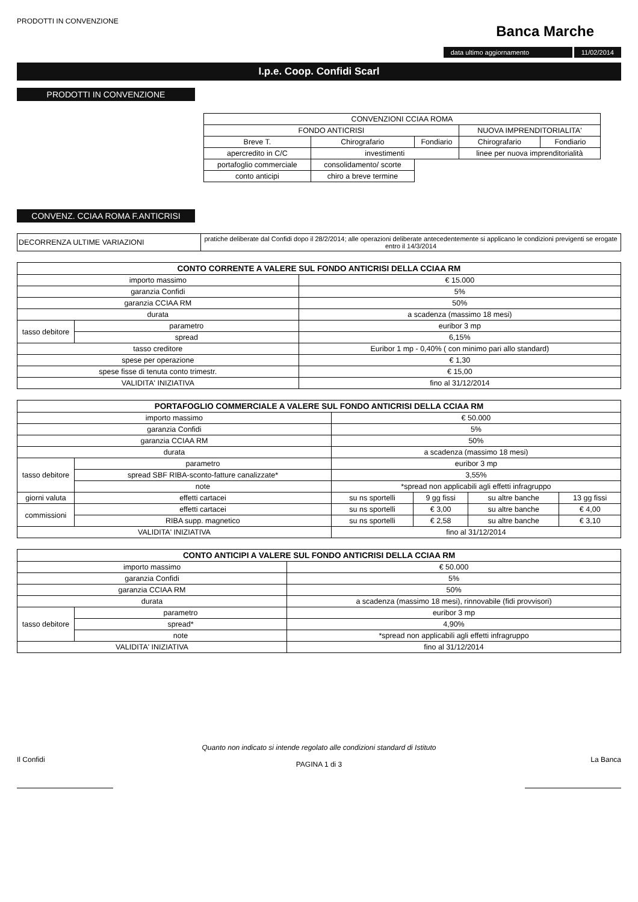PRODOTTI IN CONVENZIONE
Banca Marche
data ultimo aggiornamento 11/02/2014
I.p.e. Coop. Confidi Scarl
PRODOTTI IN CONVENZIONE
| CONVENZIONI CCIAA ROMA | | | | |
| FONDO ANTICRISI | | | NUOVA IMPRENDITORIALITA' | |
| Breve T. | Chirografario | Fondiario | Chirografario | Fondiario |
| apercredito in C/C | investimenti | | linee per nuova imprenditorialità | |
| portafoglio commerciale | consolidamento/ scorte | | | |
| conto anticipi | chiro a breve termine | | | |
CONVENZ. CCIAA ROMA F.ANTICRISI
| DECORRENZA ULTIME VARIAZIONI | pratiche deliberate dal Confidi dopo il 28/2/2014; alle operazioni deliberate antecedentemente si applicano le condizioni previgenti se erogate entro il 14/3/2014 |
| CONTO CORRENTE A VALERE SUL FONDO ANTICRISI DELLA CCIAA RM | | |
| --- | --- | --- |
| importo massimo | | € 15.000 |
| garanzia Confidi | | 5% |
| garanzia CCIAA RM | | 50% |
| durata | | a scadenza (massimo 18 mesi) |
| tasso debitore | parametro | euribor 3 mp |
| | spread | 6,15% |
| tasso creditore | | Euribor 1 mp - 0,40% ( con minimo pari allo standard) |
| spese per operazione | | € 1,30 |
| spese fisse di tenuta conto trimestr. | | € 15,00 |
| VALIDITA' INIZIATIVA | | fino al 31/12/2014 |
| PORTAFOGLIO COMMERCIALE A VALERE SUL FONDO ANTICRISI DELLA CCIAA RM | | | | | |
| --- | --- | --- | --- | --- | --- |
| importo massimo | | € 50.000 | | | |
| garanzia Confidi | | 5% | | | |
| garanzia CCIAA RM | | 50% | | | |
| durata | | a scadenza (massimo 18 mesi) | | | |
| tasso debitore | parametro | euribor 3 mp | | | |
| | spread SBF RIBA-sconto-fatture canalizzate* | 3,55% | | | |
| | note | *spread non applicabili agli effetti infragruppo | | | |
| giorni valuta | effetti cartacei | su ns sportelli | 9 gg fissi | su altre banche | 13 gg fissi |
| commissioni | effetti cartacei | su ns sportelli | € 3,00 | su altre banche | € 4,00 |
| | RIBA supp. magnetico | su ns sportelli | € 2,58 | su altre banche | € 3,10 |
| VALIDITA' INIZIATIVA | | fino al 31/12/2014 | | | |
| CONTO ANTICIPI A VALERE SUL FONDO ANTICRISI DELLA CCIAA RM | | |
| --- | --- | --- |
| importo massimo | | € 50.000 |
| garanzia Confidi | | 5% |
| garanzia CCIAA RM | | 50% |
| durata | | a scadenza (massimo 18 mesi), rinnovabile (fidi provvisori) |
| tasso debitore | parametro | euribor 3 mp |
| | spread* | 4,90% |
| | note | *spread non applicabili agli effetti infragruppo |
| VALIDITA' INIZIATIVA | | fino al 31/12/2014 |
Il Confidi
Quanto non indicato si intende regolato alle condizioni standard di Istituto
PAGINA 1 di 3
La Banca